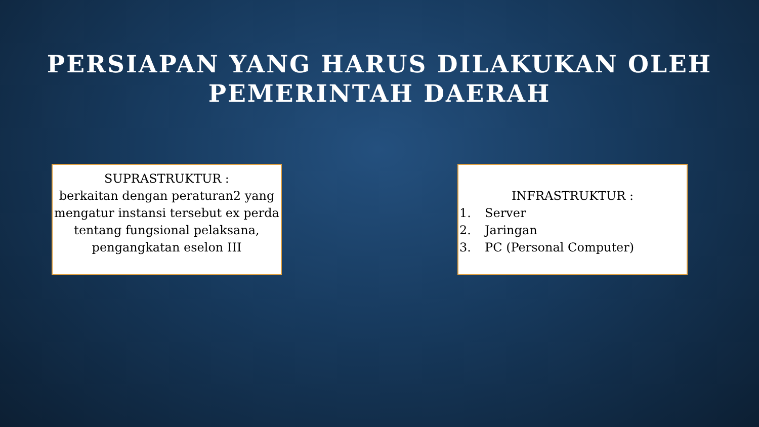PERSIAPAN YANG HARUS DILAKUKAN OLEH
PEMERINTAH DAERAH
SUPRASTRUKTUR :
berkaitan dengan peraturan2 yang mengatur instansi tersebut ex perda tentang fungsional pelaksana, pengangkatan eselon III
INFRASTRUKTUR :
1. Server
2. Jaringan
3. PC (Personal Computer)